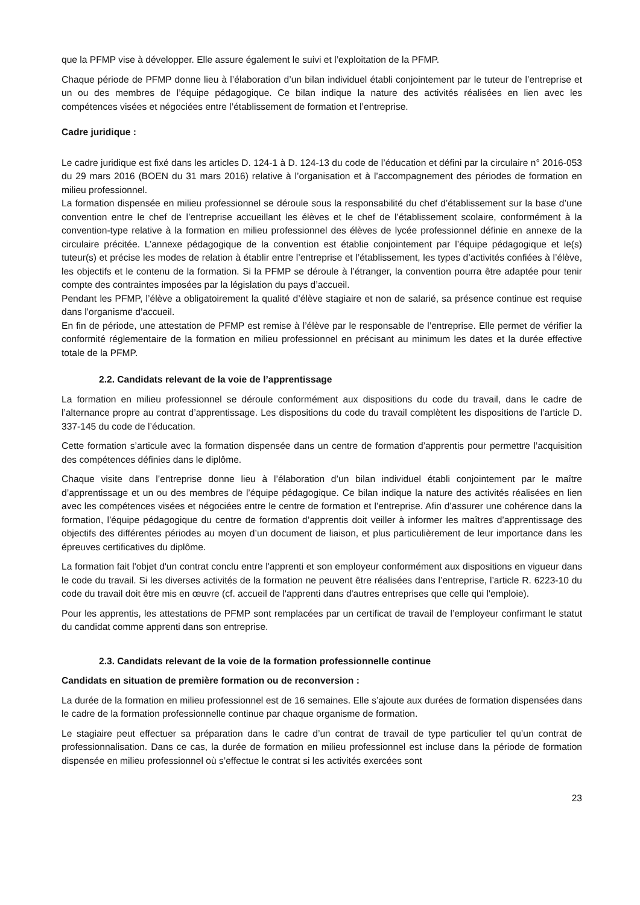que la PFMP vise à développer. Elle assure également le suivi et l’exploitation de la PFMP.
Chaque période de PFMP donne lieu à l’élaboration d’un bilan individuel établi conjointement par le tuteur de l’entreprise et un ou des membres de l’équipe pédagogique. Ce bilan indique la nature des activités réalisées en lien avec les compétences visées et négociées entre l’établissement de formation et l’entreprise.
Cadre juridique :
Le cadre juridique est fixé dans les articles D. 124-1 à D. 124-13 du code de l’éducation et défini par la circulaire n° 2016-053 du 29 mars 2016 (BOEN du 31 mars 2016) relative à l’organisation et à l’accompagnement des périodes de formation en milieu professionnel.
La formation dispensée en milieu professionnel se déroule sous la responsabilité du chef d’établissement sur la base d’une convention entre le chef de l’entreprise accueillant les élèves et le chef de l’établissement scolaire, conformément à la convention-type relative à la formation en milieu professionnel des élèves de lycée professionnel définie en annexe de la circulaire précitée. L’annexe pédagogique de la convention est établie conjointement par l’équipe pédagogique et le(s) tuteur(s) et précise les modes de relation à établir entre l’entreprise et l’établissement, les types d’activités confiées à l’élève, les objectifs et le contenu de la formation. Si la PFMP se déroule à l’étranger, la convention pourra être adaptée pour tenir compte des contraintes imposées par la législation du pays d’accueil.
Pendant les PFMP, l’élève a obligatoirement la qualité d’élève stagiaire et non de salarié, sa présence continue est requise dans l’organisme d’accueil.
En fin de période, une attestation de PFMP est remise à l’élève par le responsable de l’entreprise. Elle permet de vérifier la conformité réglementaire de la formation en milieu professionnel en précisant au minimum les dates et la durée effective totale de la PFMP.
2.2. Candidats relevant de la voie de l’apprentissage
La formation en milieu professionnel se déroule conformément aux dispositions du code du travail, dans le cadre de l’alternance propre au contrat d’apprentissage. Les dispositions du code du travail complètent les dispositions de l’article D. 337-145 du code de l’éducation.
Cette formation s’articule avec la formation dispensée dans un centre de formation d’apprentis pour permettre l’acquisition des compétences définies dans le diplôme.
Chaque visite dans l’entreprise donne lieu à l’élaboration d’un bilan individuel établi conjointement par le maître d’apprentissage et un ou des membres de l’équipe pédagogique. Ce bilan indique la nature des activités réalisées en lien avec les compétences visées et négociées entre le centre de formation et l’entreprise. Afin d’assurer une cohérence dans la formation, l’équipe pédagogique du centre de formation d’apprentis doit veiller à informer les maîtres d’apprentissage des objectifs des différentes périodes au moyen d’un document de liaison, et plus particulièrement de leur importance dans les épreuves certificatives du diplôme.
La formation fait l'objet d'un contrat conclu entre l'apprenti et son employeur conformément aux dispositions en vigueur dans le code du travail. Si les diverses activités de la formation ne peuvent être réalisées dans l’entreprise, l’article R. 6223-10 du code du travail doit être mis en œuvre (cf. accueil de l'apprenti dans d'autres entreprises que celle qui l'emploie).
Pour les apprentis, les attestations de PFMP sont remplacées par un certificat de travail de l’employeur confirmant le statut du candidat comme apprenti dans son entreprise.
2.3. Candidats relevant de la voie de la formation professionnelle continue
Candidats en situation de première formation ou de reconversion :
La durée de la formation en milieu professionnel est de 16 semaines. Elle s’ajoute aux durées de formation dispensées dans le cadre de la formation professionnelle continue par chaque organisme de formation.
Le stagiaire peut effectuer sa préparation dans le cadre d’un contrat de travail de type particulier tel qu’un contrat de professionnalisation. Dans ce cas, la durée de formation en milieu professionnel est incluse dans la période de formation dispensée en milieu professionnel où s’effectue le contrat si les activités exercées sont
23